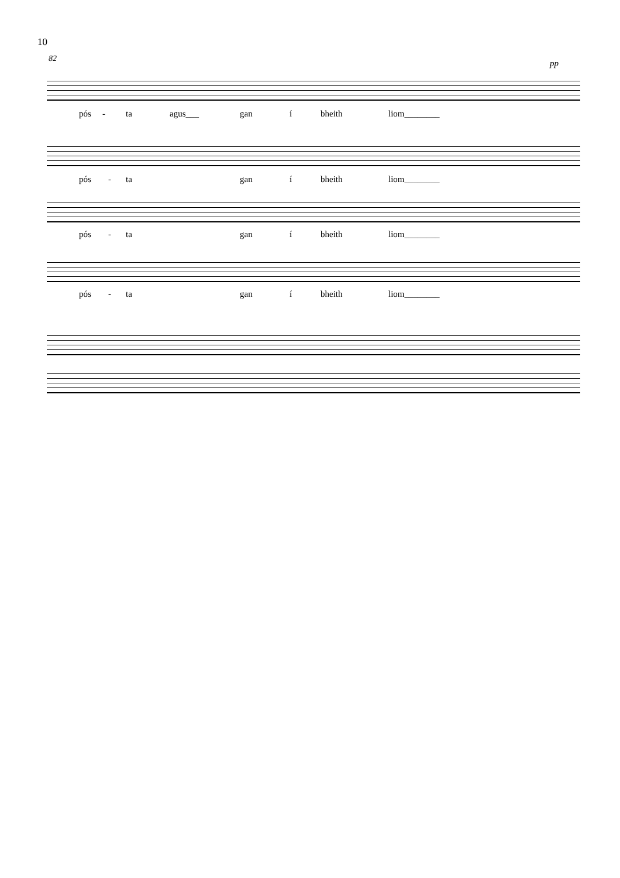10
82
pp
pós - ta agus___ gan í bheith liom________
pós - ta gan í bheith liom________
pós - ta gan í bheith liom________
pós - ta gan í bheith liom________